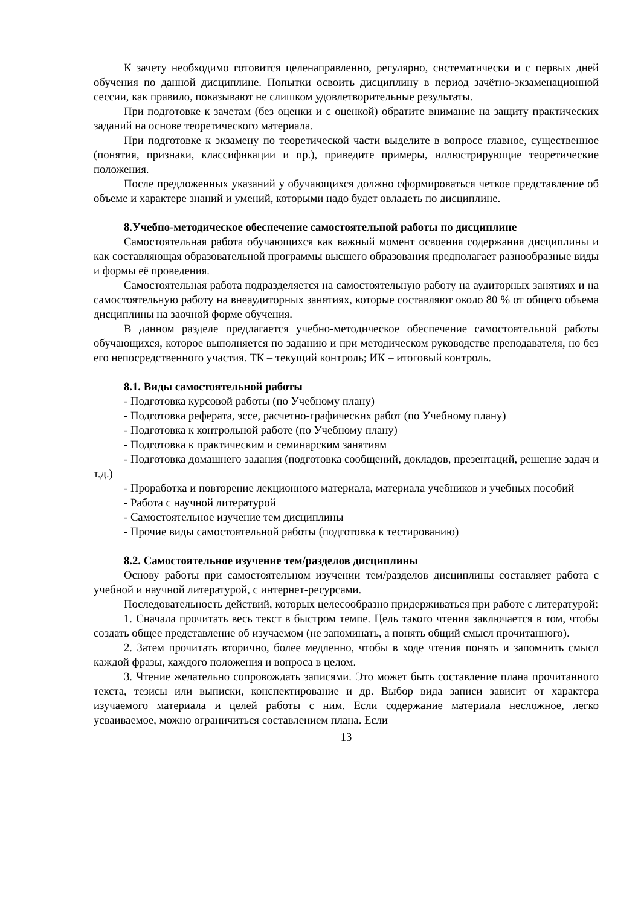К зачету необходимо готовится целенаправленно, регулярно, систематически и с первых дней обучения по данной дисциплине. Попытки освоить дисциплину в период зачётно-экзаменационной сессии, как правило, показывают не слишком удовлетворительные результаты.
При подготовке к зачетам (без оценки и с оценкой) обратите внимание на защиту практических заданий на основе теоретического материала.
При подготовке к экзамену по теоретической части выделите в вопросе главное, существенное (понятия, признаки, классификации и пр.), приведите примеры, иллюстрирующие теоретические положения.
После предложенных указаний у обучающихся должно сформироваться четкое представление об объеме и характере знаний и умений, которыми надо будет овладеть по дисциплине.
8.Учебно-методическое обеспечение самостоятельной работы по дисциплине
Самостоятельная работа обучающихся как важный момент освоения содержания дисциплины и как составляющая образовательной программы высшего образования предполагает разнообразные виды и формы её проведения.
Самостоятельная работа подразделяется на самостоятельную работу на аудиторных занятиях и на самостоятельную работу на внеаудиторных занятиях, которые составляют около 80 % от общего объема дисциплины на заочной форме обучения.
В данном разделе предлагается учебно-методическое обеспечение самостоятельной работы обучающихся, которое выполняется по заданию и при методическом руководстве преподавателя, но без его непосредственного участия. ТК – текущий контроль; ИК – итоговый контроль.
8.1. Виды самостоятельной работы
- Подготовка курсовой работы (по Учебному плану)
- Подготовка реферата, эссе, расчетно-графических работ (по Учебному плану)
- Подготовка к контрольной работе (по Учебному плану)
- Подготовка к практическим и семинарским занятиям
- Подготовка домашнего задания (подготовка сообщений, докладов, презентаций, решение задач и т.д.)
- Проработка и повторение лекционного материала, материала учебников и учебных пособий
- Работа с научной литературой
- Самостоятельное изучение тем дисциплины
- Прочие виды самостоятельной работы (подготовка к тестированию)
8.2. Самостоятельное изучение тем/разделов дисциплины
Основу работы при самостоятельном изучении тем/разделов дисциплины составляет работа с учебной и научной литературой, с интернет-ресурсами.
Последовательность действий, которых целесообразно придерживаться при работе с литературой:
1. Сначала прочитать весь текст в быстром темпе. Цель такого чтения заключается в том, чтобы создать общее представление об изучаемом (не запоминать, а понять общий смысл прочитанного).
2. Затем прочитать вторично, более медленно, чтобы в ходе чтения понять и запомнить смысл каждой фразы, каждого положения и вопроса в целом.
3. Чтение желательно сопровождать записями. Это может быть составление плана прочитанного текста, тезисы или выписки, конспектирование и др. Выбор вида записи зависит от характера изучаемого материала и целей работы с ним. Если содержание материала несложное, легко усваиваемое, можно ограничиться составлением плана. Если
13